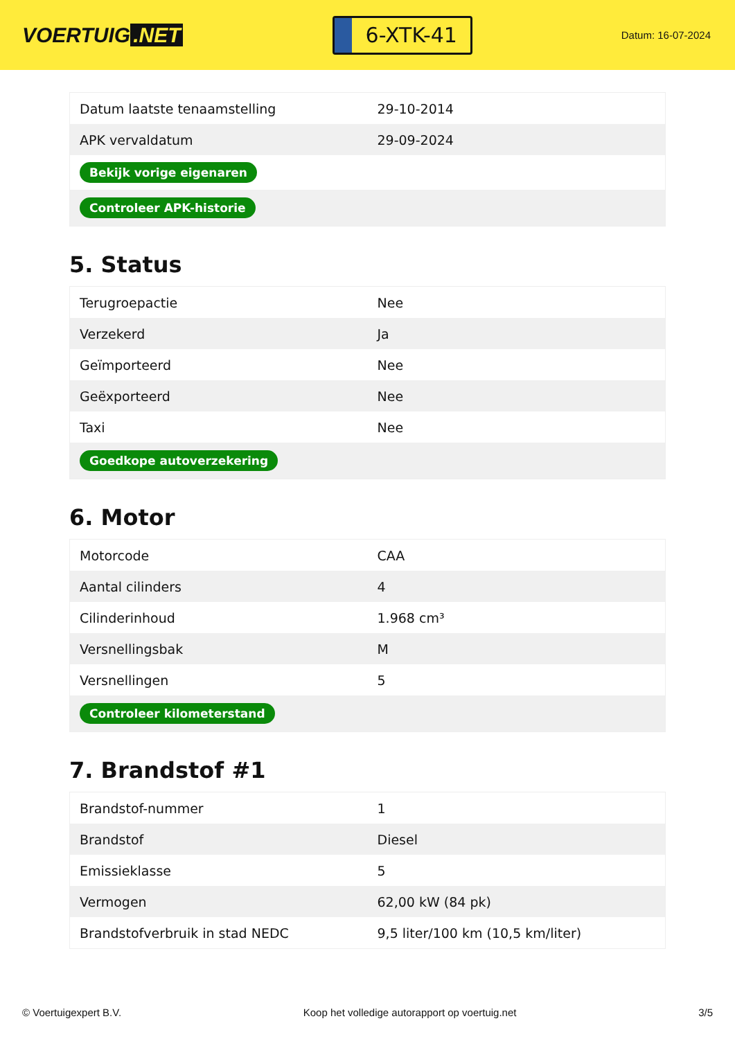VOERTUIG.NET
6-XTK-41
Datum: 16-07-2024
| Datum laatste tenaamstelling | 29-10-2014 |
| APK vervaldatum | 29-09-2024 |
| Bekijk vorige eigenaren | |
| Controleer APK-historie | |
5. Status
| Terugroepactie | Nee |
| Verzekerd | Ja |
| Geïmporteerd | Nee |
| Geëxporteerd | Nee |
| Taxi | Nee |
| Goedkope autoverzekering | |
6. Motor
| Motorcode | CAA |
| Aantal cilinders | 4 |
| Cilinderinhoud | 1.968 cm³ |
| Versnellingsbak | M |
| Versnellingen | 5 |
| Controleer kilometerstand | |
7. Brandstof #1
| Brandstof-nummer | 1 |
| Brandstof | Diesel |
| Emissieklasse | 5 |
| Vermogen | 62,00 kW (84 pk) |
| Brandstofverbruik in stad NEDC | 9,5 liter/100 km (10,5 km/liter) |
© Voertuigexpert B.V. Koop het volledige autorapport op voertuig.net 3/5